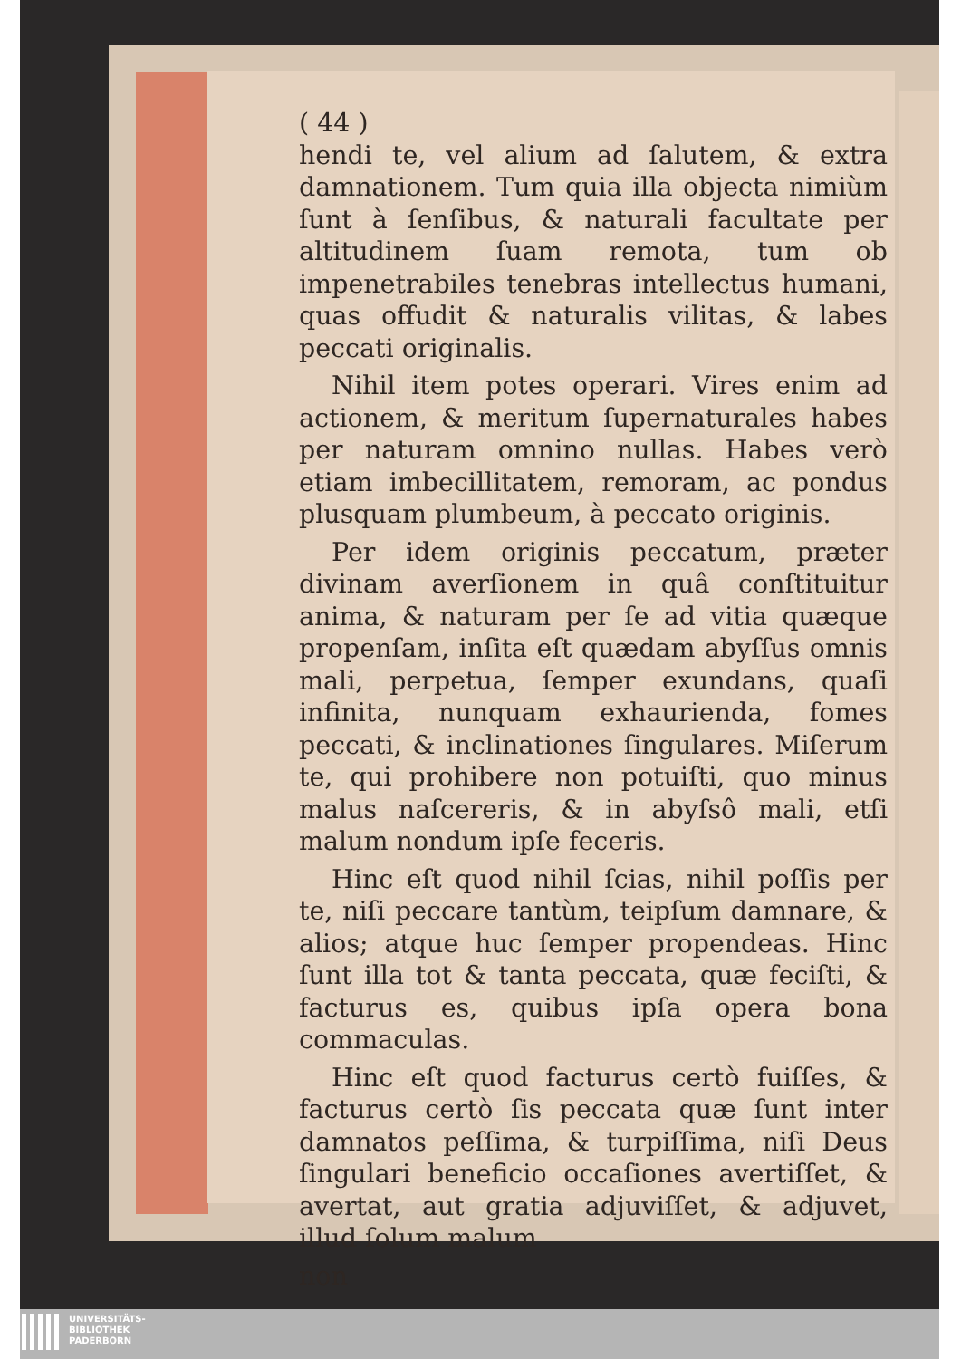( 44 )
hendi te, vel alium ad ſalutem, & extra damnationem. Tum quia illa objecta nimiùm ſunt à ſenſibus, & naturali facultate per altitudinem ſuam remota, tum ob impenetrabiles tenebras intellectus humani, quas offudit & naturalis vilitas, & labes peccati originalis.
Nihil item potes operari. Vires enim ad actionem, & meritum ſupernaturales habes per naturam omnino nullas. Habes verò etiam imbecillitatem, remoram, ac pondus plusquam plumbeum, à peccato originis.
Per idem originis peccatum, præter divinam averſionem in quâ conſtituitur anima, & naturam per ſe ad vitia quæque propenſam, inſita eſt quædam abyſſus omnis mali, perpetua, ſemper exundans, quaſi infinita, nunquam exhaurienda, fomes peccati, & inclinationes ſingulares. Miſerum te, qui prohibere non potuiſti, quo minus malus naſcereris, & in abyſsô mali, etſi malum nondum ipſe feceris.
Hinc eſt quod nihil ſcias, nihil poſſis per te, niſi peccare tantùm, teipſum damnare, & alios; atque huc ſemper propendeas. Hinc ſunt illa tot & tanta peccata, quæ feciſti, & facturus es, quibus ipſa opera bona commaculas.
Hinc eſt quod facturus certò fuiſſes, & facturus certò ſis peccata quæ ſunt inter damnatos peſſima, & turpiſſima, niſi Deus ſingulari beneficio occaſiones avertiſſet, & avertat, aut gratia adjuviſſet, & adjuvet, illud ſolum malum
non
UNIVERSITÄTS-
BIBLIOTHEK
PADERBORN